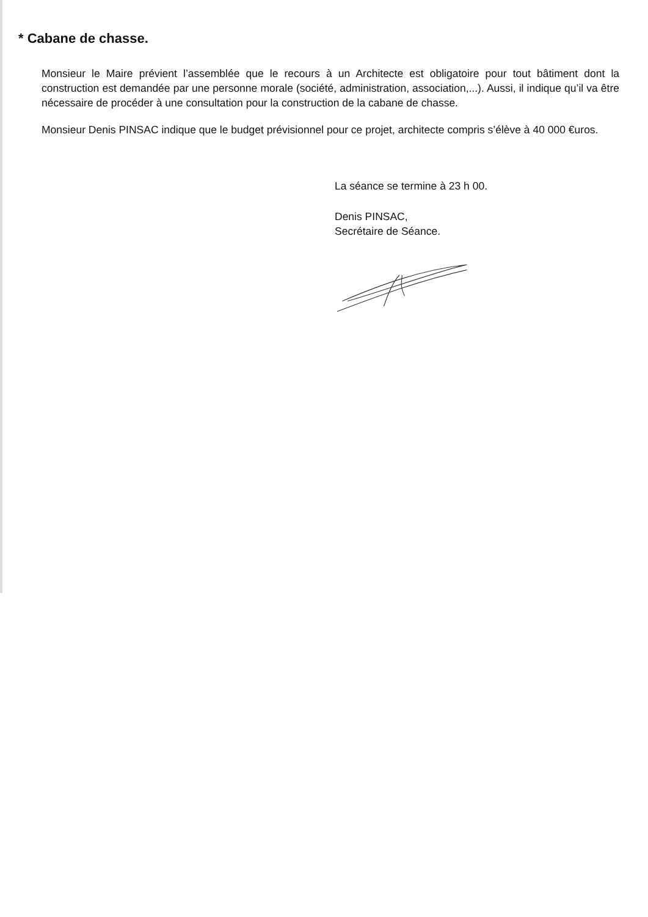* Cabane de chasse.
Monsieur le Maire prévient l’assemblée que le recours à un Architecte est obligatoire pour tout bâtiment dont la construction est demandée par une personne morale (société, administration, association,...). Aussi, il indique qu’il va être nécessaire de procéder à une consultation pour la construction de la cabane de chasse.
Monsieur Denis PINSAC indique que le budget prévisionnel pour ce projet, architecte compris s’élève à 40 000 €uros.
La séance se termine à 23 h 00.
Denis PINSAC,
Secrétaire de Séance.